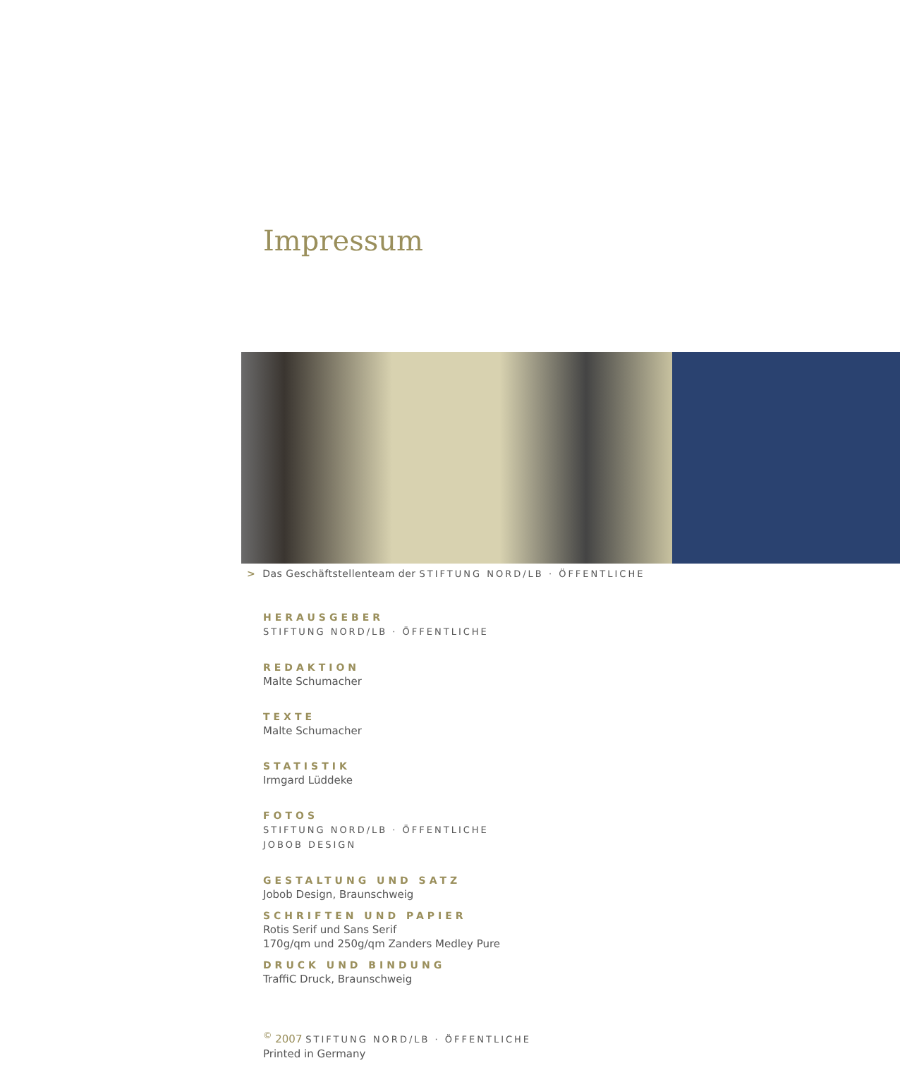Impressum
> Das Geschäftstellenteam der STIFTUNG NORD/LB · ÖFFENTLICHE
HERAUSGEBER
STIFTUNG NORD/LB · ÖFFENTLICHE
REDAKTION
Malte Schumacher
TEXTE
Malte Schumacher
STATISTIK
Irmgard Lüddeke
FOTOS
STIFTUNG NORD/LB · ÖFFENTLICHE
JOBOB DESIGN
GESTALTUNG UND SATZ
Jobob Design, Braunschweig
SCHRIFTEN UND PAPIER
Rotis Serif und Sans Serif
170g/qm und 250g/qm Zanders Medley Pure
DRUCK UND BINDUNG
TraffiC Druck, Braunschweig
<sup>©</sup> 2007 STIFTUNG NORD/LB · ÖFFENTLICHE
Printed in Germany